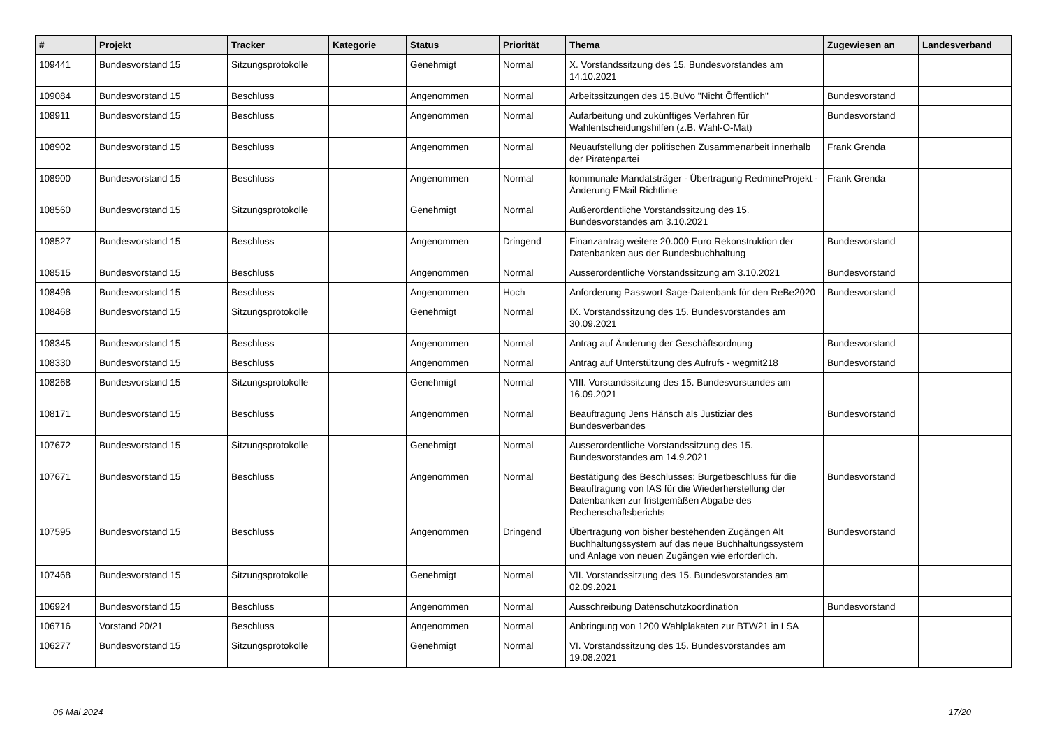| # | Projekt | Tracker | Kategorie | Status | Priorität | Thema | Zugewiesen an | Landesverband |
| --- | --- | --- | --- | --- | --- | --- | --- | --- |
| 109441 | Bundesvorstand 15 | Sitzungsprotokolle | | Genehmigt | Normal | X. Vorstandssitzung des 15. Bundesvorstandes am 14.10.2021 | | |
| 109084 | Bundesvorstand 15 | Beschluss | | Angenommen | Normal | Arbeitssitzungen des 15.BuVo "Nicht Öffentlich" | Bundesvorstand | |
| 108911 | Bundesvorstand 15 | Beschluss | | Angenommen | Normal | Aufarbeitung und zukünftiges Verfahren für Wahlentscheidungshilfen (z.B. Wahl-O-Mat) | Bundesvorstand | |
| 108902 | Bundesvorstand 15 | Beschluss | | Angenommen | Normal | Neuaufstellung der politischen Zusammenarbeit innerhalb der Piratenpartei | Frank Grenda | |
| 108900 | Bundesvorstand 15 | Beschluss | | Angenommen | Normal | kommunale Mandatsträger - Übertragung RedmineProjekt - Änderung EMail Richtlinie | Frank Grenda | |
| 108560 | Bundesvorstand 15 | Sitzungsprotokolle | | Genehmigt | Normal | Außerordentliche Vorstandssitzung des 15. Bundesvorstandes am 3.10.2021 | | |
| 108527 | Bundesvorstand 15 | Beschluss | | Angenommen | Dringend | Finanzantrag weitere 20.000 Euro Rekonstruktion der Datenbanken aus der Bundesbuchhaltung | Bundesvorstand | |
| 108515 | Bundesvorstand 15 | Beschluss | | Angenommen | Normal | Ausserordentliche Vorstandssitzung am 3.10.2021 | Bundesvorstand | |
| 108496 | Bundesvorstand 15 | Beschluss | | Angenommen | Hoch | Anforderung Passwort Sage-Datenbank für den ReBe2020 | Bundesvorstand | |
| 108468 | Bundesvorstand 15 | Sitzungsprotokolle | | Genehmigt | Normal | IX. Vorstandssitzung des 15. Bundesvorstandes am 30.09.2021 | | |
| 108345 | Bundesvorstand 15 | Beschluss | | Angenommen | Normal | Antrag auf Änderung der Geschäftsordnung | Bundesvorstand | |
| 108330 | Bundesvorstand 15 | Beschluss | | Angenommen | Normal | Antrag auf Unterstützung des Aufrufs - wegmit218 | Bundesvorstand | |
| 108268 | Bundesvorstand 15 | Sitzungsprotokolle | | Genehmigt | Normal | VIII. Vorstandssitzung des 15. Bundesvorstandes am 16.09.2021 | | |
| 108171 | Bundesvorstand 15 | Beschluss | | Angenommen | Normal | Beauftragung Jens Hänsch als Justiziar des Bundesverbandes | Bundesvorstand | |
| 107672 | Bundesvorstand 15 | Sitzungsprotokolle | | Genehmigt | Normal | Ausserordentliche Vorstandssitzung des 15. Bundesvorstandes am 14.9.2021 | | |
| 107671 | Bundesvorstand 15 | Beschluss | | Angenommen | Normal | Bestätigung des Beschlusses: Burgetbeschluss für die Beauftragung von IAS für die Wiederherstellung der Datenbanken zur fristgemäßen Abgabe des Rechenschaftsberichts | Bundesvorstand | |
| 107595 | Bundesvorstand 15 | Beschluss | | Angenommen | Dringend | Übertragung von bisher bestehenden Zugängen Alt Buchhaltungssystem auf das neue Buchhaltungssystem und Anlage von neuen Zugängen wie erforderlich. | Bundesvorstand | |
| 107468 | Bundesvorstand 15 | Sitzungsprotokolle | | Genehmigt | Normal | VII. Vorstandssitzung des 15. Bundesvorstandes am 02.09.2021 | | |
| 106924 | Bundesvorstand 15 | Beschluss | | Angenommen | Normal | Ausschreibung Datenschutzkoordination | Bundesvorstand | |
| 106716 | Vorstand 20/21 | Beschluss | | Angenommen | Normal | Anbringung von 1200 Wahlplakaten zur BTW21 in LSA | | |
| 106277 | Bundesvorstand 15 | Sitzungsprotokolle | | Genehmigt | Normal | VI. Vorstandssitzung des 15. Bundesvorstandes am 19.08.2021 | | |
06 Mai 2024 17/20